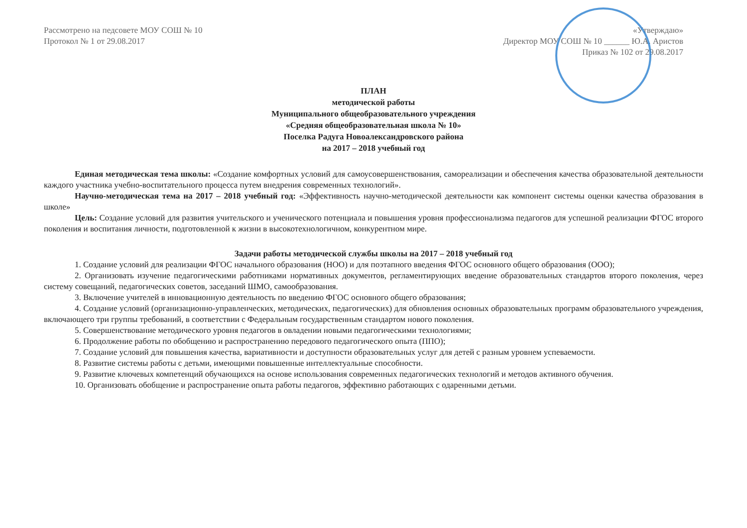Рассмотрено на педсовете МОУ СОШ № 10
Протокол № 1 от 29.08.2017
«Утверждаю»
Директор МОУ СОШ № 10 ______ Ю.А. Аристов
Приказ № 102 от 29.08.2017
ПЛАН
методической работы
Муниципального общеобразовательного учреждения
«Средняя общеобразовательная школа № 10»
Поселка Радуга Новоалександровского района
на 2017 – 2018 учебный год
Единая методическая тема школы: «Создание комфортных условий для самоусовершенствования, самореализации и обеспечения качества образовательной деятельности каждого участника учебно-воспитательного процесса путем внедрения современных технологий».
Научно-методическая тема на 2017 – 2018 учебный год: «Эффективность научно-методической деятельности как компонент системы оценки качества образования в школе»
Цель: Создание условий для развития учительского и ученического потенциала и повышения уровня профессионализма педагогов для успешной реализации ФГОС второго поколения и воспитания личности, подготовленной к жизни в высокотехнологичном, конкурентном мире.
Задачи работы методической службы школы на 2017 – 2018 учебный год
1. Создание условий для реализации ФГОС начального образования (НОО) и для поэтапного введения ФГОС основного общего образования (ООО);
2. Организовать изучение педагогическими работниками нормативных документов, регламентирующих введение образовательных стандартов второго поколения, через систему совещаний, педагогических советов, заседаний ШМО, самообразования.
3. Включение учителей в инновационную деятельность по введению ФГОС основного общего образования;
4. Создание условий (организационно-управленческих, методических, педагогических) для обновления основных образовательных программ образовательного учреждения, включающего три группы требований, в соответствии с Федеральным государственным стандартом нового поколения.
5. Совершенствование методического уровня педагогов в овладении новыми педагогическими технологиями;
6. Продолжение работы по обобщению и распространению передового педагогического опыта (ППО);
7. Создание условий для повышения качества, вариативности и доступности образовательных услуг для детей с разным уровнем успеваемости.
8. Развитие системы работы с детьми, имеющими повышенные интеллектуальные способности.
9. Развитие ключевых компетенций обучающихся на основе использования современных педагогических технологий и методов активного обучения.
10. Организовать обобщение и распространение опыта работы педагогов, эффективно работающих с одаренными детьми.